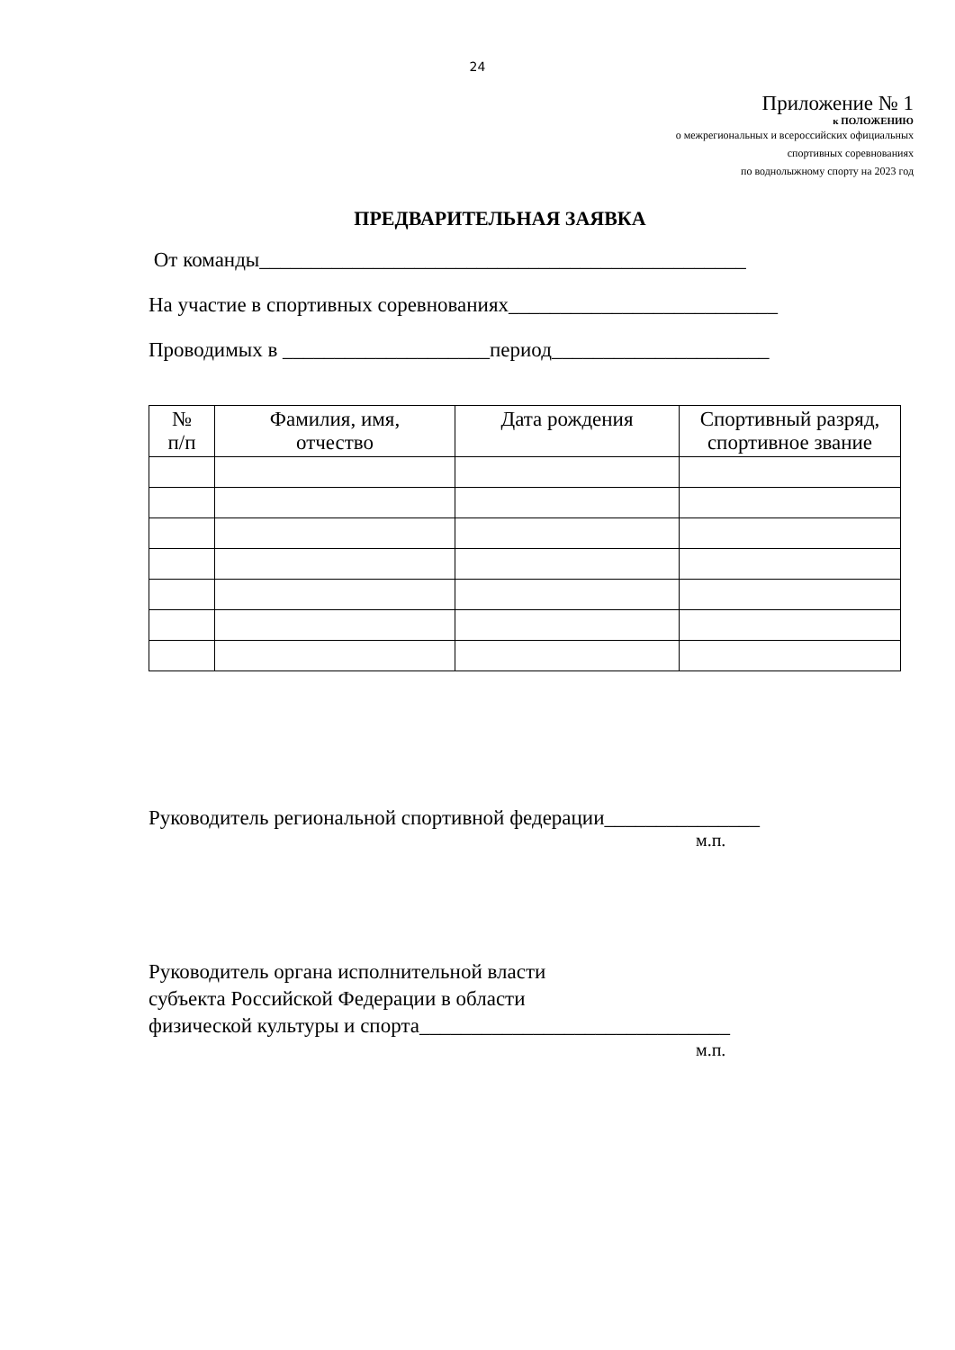24
Приложение № 1
к ПОЛОЖЕНИЮ
о межрегиональных и всероссийских официальных
спортивных соревнованиях
по воднолыжному спорту на 2023 год
ПРЕДВАРИТЕЛЬНАЯ ЗАЯВКА
От команды_______________________________________________
На участие в спортивных соревнованиях__________________________
Проводимых в ____________________период_____________________
| № п/п | Фамилия, имя, отчество | Дата рождения | Спортивный разряд, спортивное звание |
| --- | --- | --- | --- |
Руководитель региональной спортивной федерации_______________
м.п.
Руководитель органа исполнительной власти
субъекта Российской Федерации в области
физической культуры и спорта______________________________
м.п.